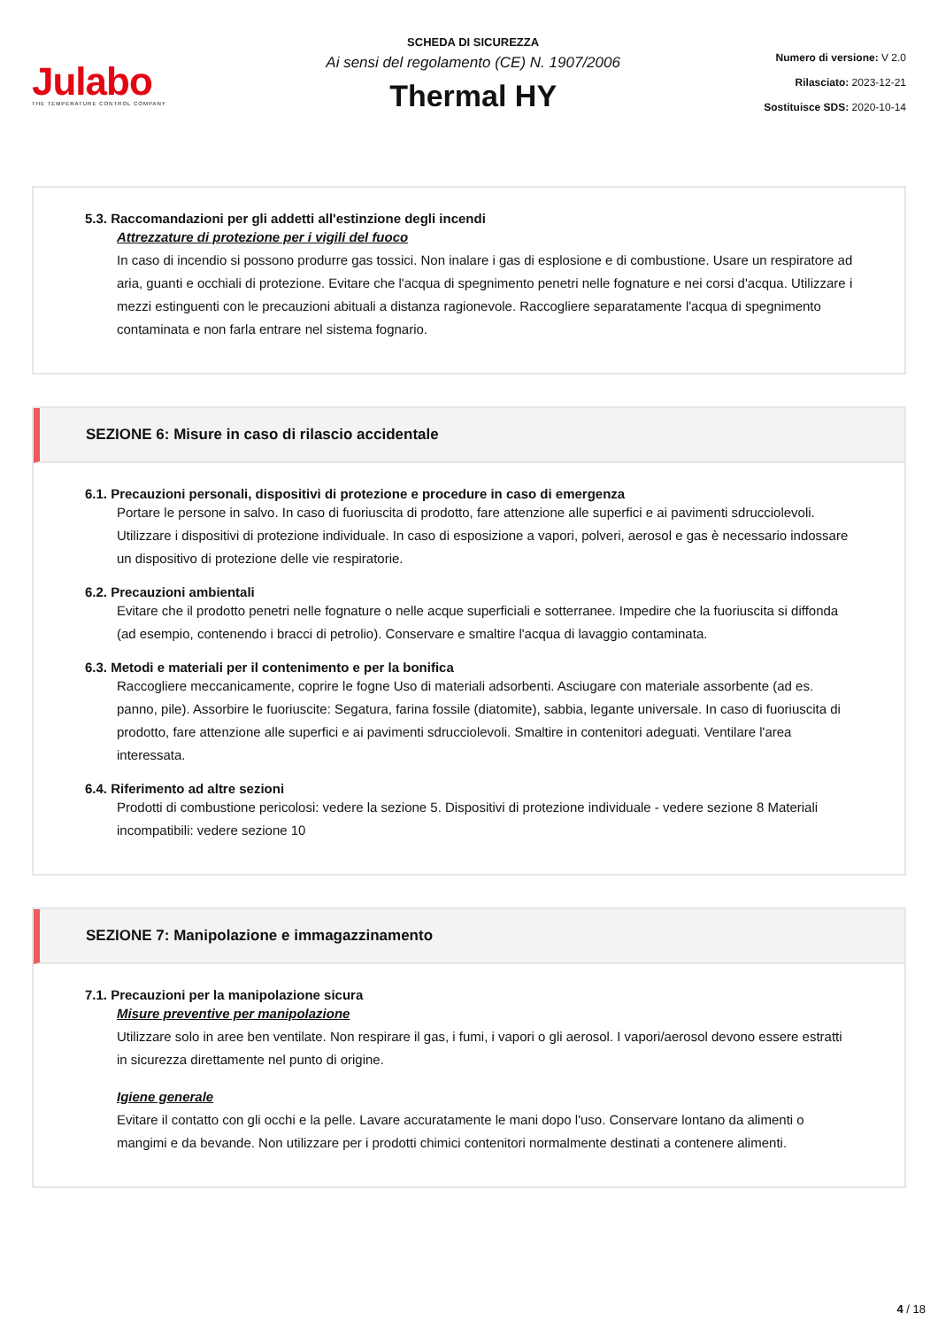Julabo
THE TEMPERATURE CONTROL COMPANY
SCHEDA DI SICUREZZA
Ai sensi del regolamento (CE) N. 1907/2006
Thermal HY
Numero di versione: V 2.0
Rilasciato: 2023-12-21
Sostituisce SDS: 2020-10-14
5.3. Raccomandazioni per gli addetti all'estinzione degli incendi
Attrezzature di protezione per i vigili del fuoco
In caso di incendio si possono produrre gas tossici. Non inalare i gas di esplosione e di combustione. Usare un respiratore ad aria, guanti e occhiali di protezione. Evitare che l'acqua di spegnimento penetri nelle fognature e nei corsi d'acqua. Utilizzare i mezzi estinguenti con le precauzioni abituali a distanza ragionevole. Raccogliere separatamente l'acqua di spegnimento contaminata e non farla entrare nel sistema fognario.
SEZIONE 6: Misure in caso di rilascio accidentale
6.1. Precauzioni personali, dispositivi di protezione e procedure in caso di emergenza
Portare le persone in salvo. In caso di fuoriuscita di prodotto, fare attenzione alle superfici e ai pavimenti sdrucciolevoli. Utilizzare i dispositivi di protezione individuale. In caso di esposizione a vapori, polveri, aerosol e gas è necessario indossare un dispositivo di protezione delle vie respiratorie.
6.2. Precauzioni ambientali
Evitare che il prodotto penetri nelle fognature o nelle acque superficiali e sotterranee. Impedire che la fuoriuscita si diffonda (ad esempio, contenendo i bracci di petrolio). Conservare e smaltire l'acqua di lavaggio contaminata.
6.3. Metodi e materiali per il contenimento e per la bonifica
Raccogliere meccanicamente, coprire le fogne Uso di materiali adsorbenti. Asciugare con materiale assorbente (ad es. panno, pile). Assorbire le fuoriuscite: Segatura, farina fossile (diatomite), sabbia, legante universale. In caso di fuoriuscita di prodotto, fare attenzione alle superfici e ai pavimenti sdrucciolevoli. Smaltire in contenitori adeguati. Ventilare l'area interessata.
6.4. Riferimento ad altre sezioni
Prodotti di combustione pericolosi: vedere la sezione 5. Dispositivi di protezione individuale - vedere sezione 8 Materiali incompatibili: vedere sezione 10
SEZIONE 7: Manipolazione e immagazzinamento
7.1. Precauzioni per la manipolazione sicura
Misure preventive per manipolazione
Utilizzare solo in aree ben ventilate. Non respirare il gas, i fumi, i vapori o gli aerosol. I vapori/aerosol devono essere estratti in sicurezza direttamente nel punto di origine.
Igiene generale
Evitare il contatto con gli occhi e la pelle. Lavare accuratamente le mani dopo l'uso. Conservare lontano da alimenti o mangimi e da bevande. Non utilizzare per i prodotti chimici contenitori normalmente destinati a contenere alimenti.
4 / 18